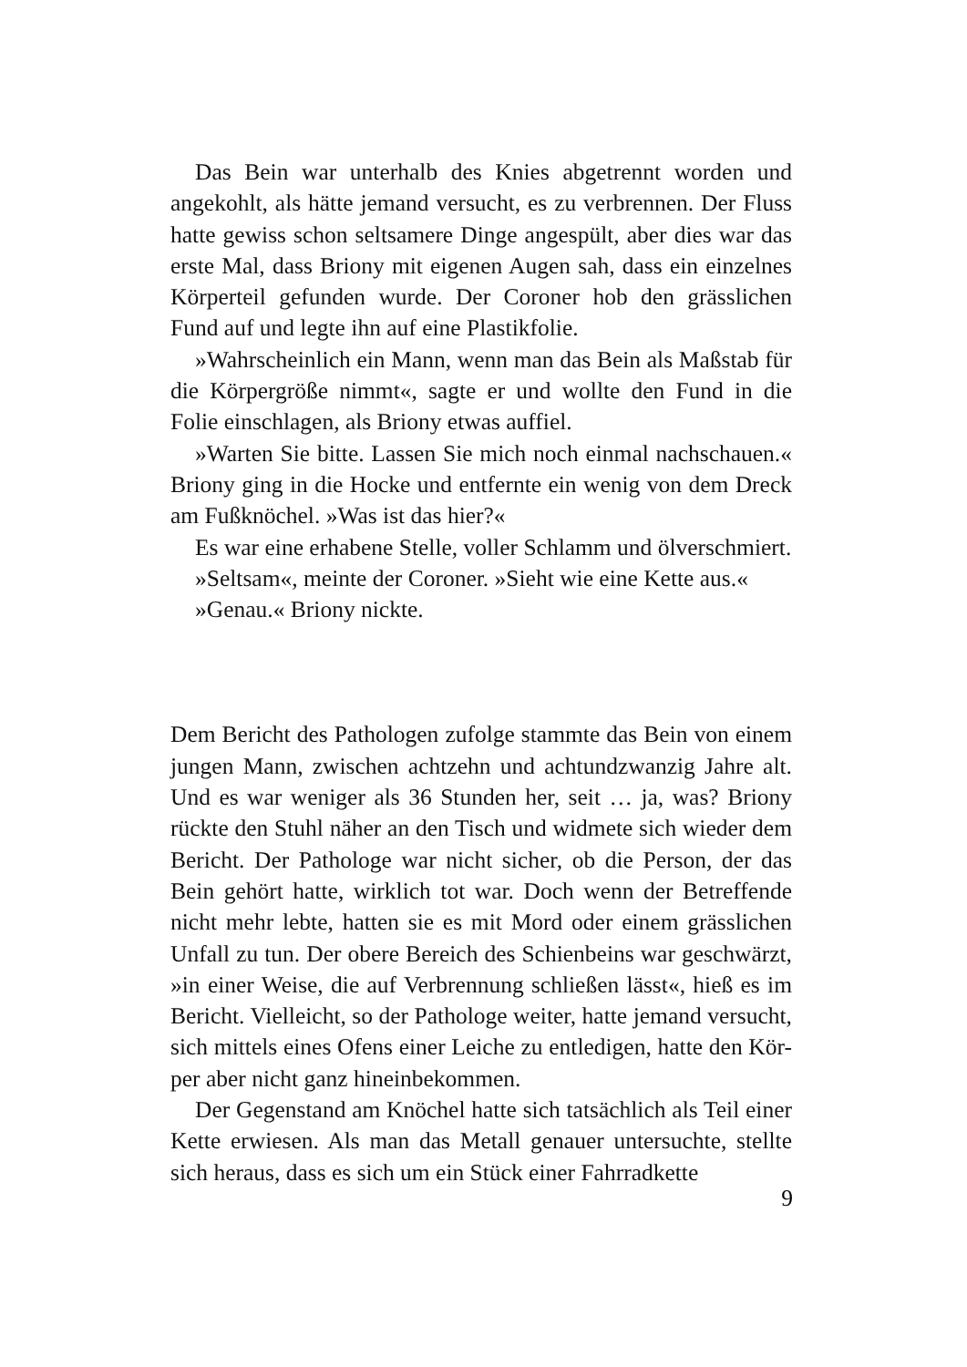Das Bein war unterhalb des Knies abgetrennt worden und angekohlt, als hätte jemand versucht, es zu verbrennen. Der Fluss hatte gewiss schon seltsamere Dinge angespült, aber dies war das erste Mal, dass Briony mit eigenen Augen sah, dass ein einzelnes Körperteil gefunden wurde. Der Coroner hob den grässlichen Fund auf und legte ihn auf eine Plastikfolie.
»Wahrscheinlich ein Mann, wenn man das Bein als Maßstab für die Körpergröße nimmt«, sagte er und wollte den Fund in die Folie einschlagen, als Briony etwas auffiel.
»Warten Sie bitte. Lassen Sie mich noch einmal nachschauen.« Briony ging in die Hocke und entfernte ein wenig von dem Dreck am Fußknöchel. »Was ist das hier?«
Es war eine erhabene Stelle, voller Schlamm und ölverschmiert.
»Seltsam«, meinte der Coroner. »Sieht wie eine Kette aus.«
»Genau.« Briony nickte.
Dem Bericht des Pathologen zufolge stammte das Bein von einem jungen Mann, zwischen achtzehn und achtundzwanzig Jahre alt. Und es war weniger als 36 Stunden her, seit … ja, was? Briony rückte den Stuhl näher an den Tisch und widmete sich wieder dem Bericht. Der Pathologe war nicht sicher, ob die Person, der das Bein gehört hatte, wirklich tot war. Doch wenn der Betreffende nicht mehr lebte, hatten sie es mit Mord oder einem grässlichen Unfall zu tun. Der obere Bereich des Schienbeins war geschwärzt, »in einer Weise, die auf Verbrennung schließen lässt«, hieß es im Bericht. Vielleicht, so der Pathologe weiter, hatte jemand versucht, sich mittels eines Ofens einer Leiche zu entledigen, hatte den Kör-per aber nicht ganz hineinbekommen.
Der Gegenstand am Knöchel hatte sich tatsächlich als Teil einer Kette erwiesen. Als man das Metall genauer untersuchte, stellte sich heraus, dass es sich um ein Stück einer Fahrradkette
9